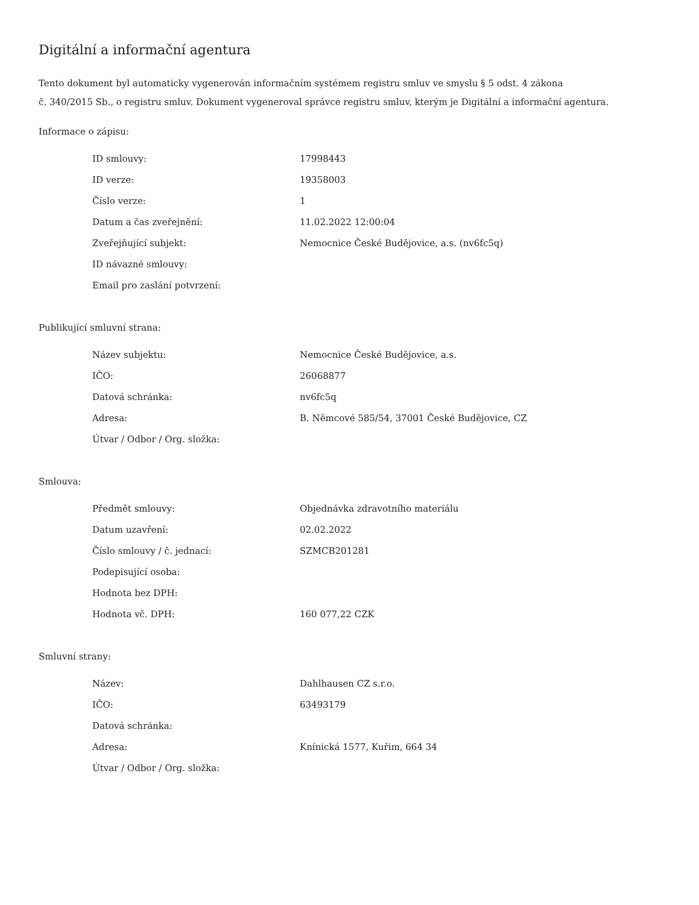Digitální a informační agentura
Tento dokument byl automaticky vygenerován informačním systémem registru smluv ve smyslu § 5 odst. 4 zákona
č. 340/2015 Sb., o registru smluv. Dokument vygeneroval správce registru smluv, kterým je Digitální a informační agentura.
Informace o zápisu:
| ID smlouvy: | 17998443 |
| ID verze: | 19358003 |
| Číslo verze: | 1 |
| Datum a čas zveřejnění: | 11.02.2022 12:00:04 |
| Zveřejňující subjekt: | Nemocnice České Budějovice, a.s. (nv6fc5q) |
| ID návazné smlouvy: | |
| Email pro zaslání potvrzení: | |
Publikující smluvní strana:
| Název subjektu: | Nemocnice České Budějovice, a.s. |
| IČO: | 26068877 |
| Datová schránka: | nv6fc5q |
| Adresa: | B. Němcové 585/54, 37001 České Budějovice, CZ |
| Útvar / Odbor / Org. složka: | |
Smlouva:
| Předmět smlouvy: | Objednávka zdravotního materiálu |
| Datum uzavření: | 02.02.2022 |
| Číslo smlouvy / č. jednací: | SZMCB201281 |
| Podepisující osoba: | |
| Hodnota bez DPH: | |
| Hodnota vč. DPH: | 160 077,22 CZK |
Smluvní strany:
| Název: | Dahlhausen CZ s.r.o. |
| IČO: | 63493179 |
| Datová schránka: | |
| Adresa: | Knínická 1577, Kuřim, 664 34 |
| Útvar / Odbor / Org. složka: | |